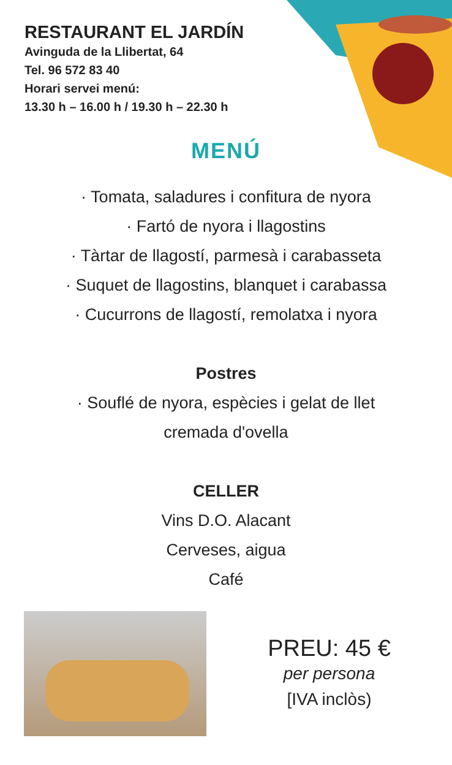RESTAURANT EL JARDÍN
Avinguda de la Llibertat, 64
Tel. 96 572 83 40
Horari servei menú:
13.30 h – 16.00 h / 19.30 h – 22.30 h
MENÚ
· Tomata, saladures i confitura de nyora
· Fartó de nyora i llagostins
· Tàrtar de llagostí, parmesà i carabasseta
· Suquet de llagostins, blanquet i carabassa
· Cucurrons de llagostí, remolatxa i nyora
Postres
· Souflé de nyora, espècies i gelat de llet
cremada d'ovella
CELLER
Vins D.O. Alacant
Cerveses, aigua
Café
PREU: 45 €
per persona
[IVA inclòs)